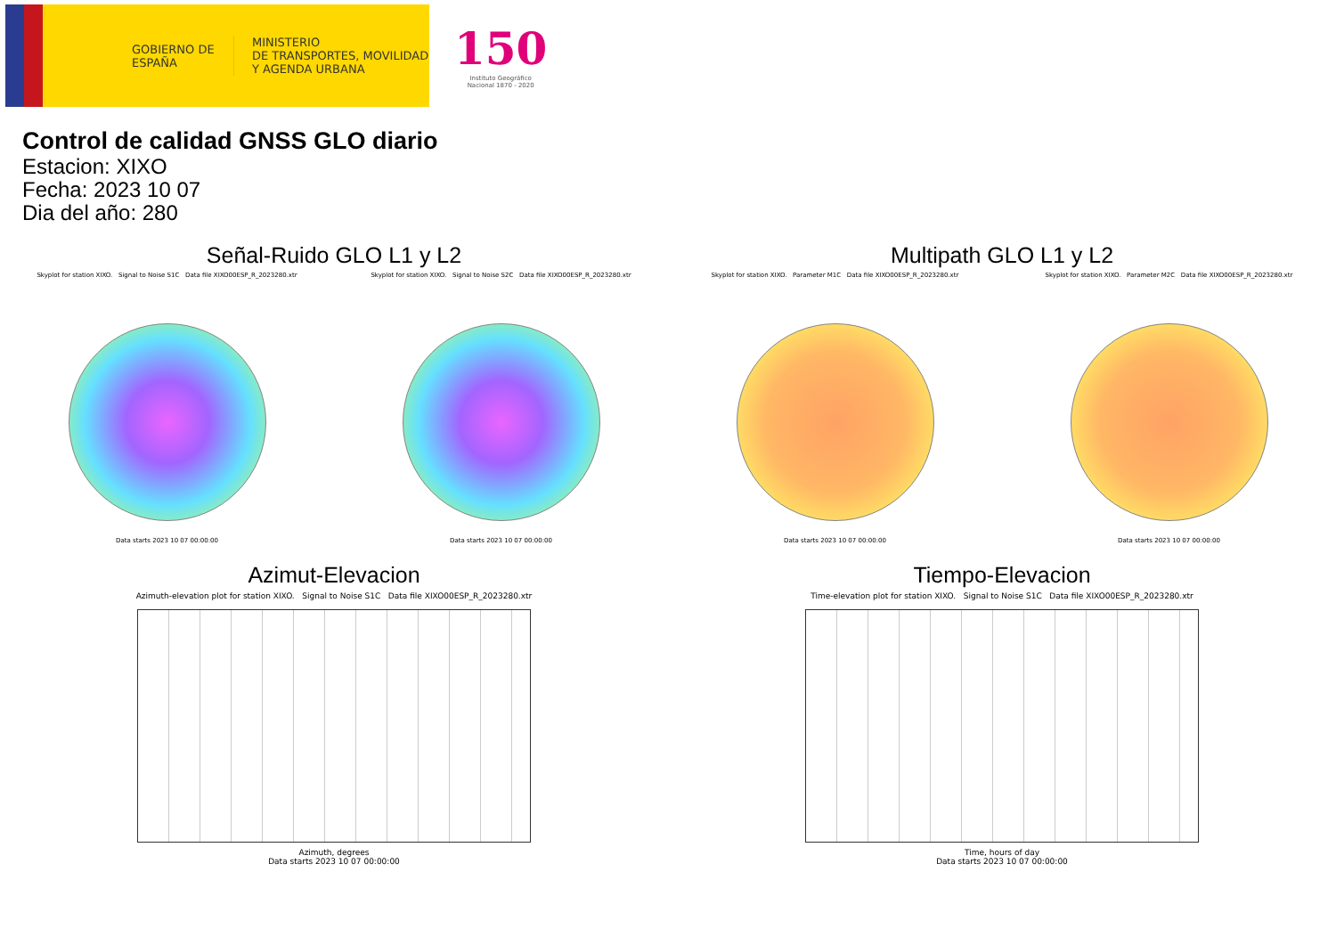GOBIERNO DE ESPAÑA
MINISTERIO
DE TRANSPORTES, MOVILIDAD
Y AGENDA URBANA
150
Instituto Geográfico
Nacional 1870 - 2020
Control de calidad GNSS GLO diario
Estacion: XIXO
Fecha: 2023 10 07
Dia del año: 280
Señal-Ruido GLO L1 y L2
Skyplot for station XIXO. Signal to Noise S1C Data file XIXO00ESP_R_2023280.xtr
Data starts 2023 10 07 00:00:00
Skyplot for station XIXO. Signal to Noise S2C Data file XIXO00ESP_R_2023280.xtr
Data starts 2023 10 07 00:00:00
Multipath GLO L1 y L2
Skyplot for station XIXO. Parameter M1C Data file XIXO00ESP_R_2023280.xtr
Data starts 2023 10 07 00:00:00
Skyplot for station XIXO. Parameter M2C Data file XIXO00ESP_R_2023280.xtr
Data starts 2023 10 07 00:00:00
Azimut-Elevacion
Azimuth-elevation plot for station XIXO. Signal to Noise S1C Data file XIXO00ESP_R_2023280.xtr
Azimuth, degrees
Data starts 2023 10 07 00:00:00
Tiempo-Elevacion
Time-elevation plot for station XIXO. Signal to Noise S1C Data file XIXO00ESP_R_2023280.xtr
Time, hours of day
Data starts 2023 10 07 00:00:00